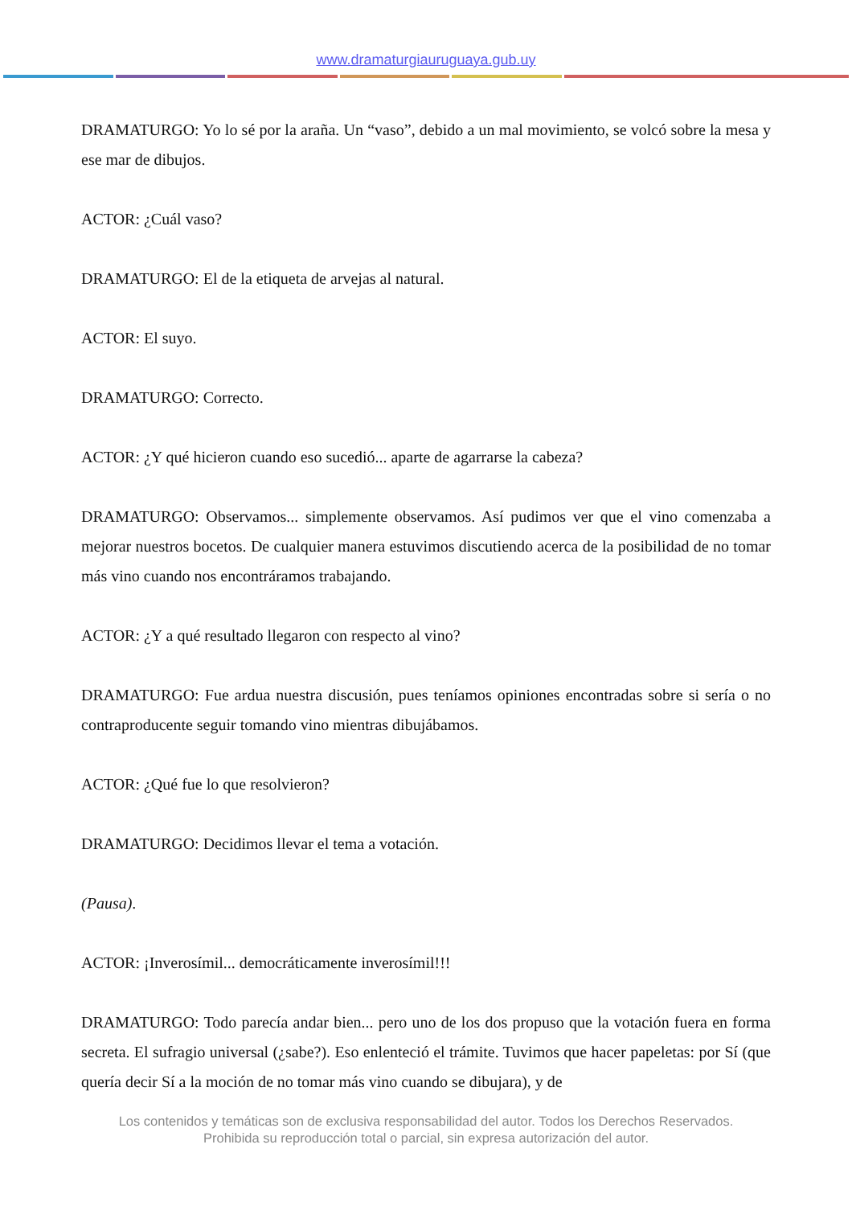www.dramaturgiauruguaya.gub.uy
DRAMATURGO: Yo lo sé por la araña. Un “vaso”, debido a un mal movimiento, se volcó sobre la mesa y ese mar de dibujos.
ACTOR: ¿Cuál vaso?
DRAMATURGO: El de la etiqueta de arvejas al natural.
ACTOR: El suyo.
DRAMATURGO: Correcto.
ACTOR: ¿Y qué hicieron cuando eso sucedió... aparte de agarrarse la cabeza?
DRAMATURGO: Observamos... simplemente observamos. Así pudimos ver que el vino comenzaba a mejorar nuestros bocetos. De cualquier manera estuvimos discutiendo acerca de la posibilidad de no tomar más vino cuando nos encontráramos trabajando.
ACTOR: ¿Y a qué resultado llegaron con respecto al vino?
DRAMATURGO: Fue ardua nuestra discusión, pues teníamos opiniones encontradas sobre si sería o no contraproducente seguir tomando vino mientras dibujábamos.
ACTOR: ¿Qué fue lo que resolvieron?
DRAMATURGO: Decidimos llevar el tema a votación.
(Pausa).
ACTOR: ¡Inverosímil... democráticamente inverosímil!!!
DRAMATURGO: Todo parecía andar bien... pero uno de los dos propuso que la votación fuera en forma secreta. El sufragio universal (¿sabe?). Eso enlenteció el trámite. Tuvimos que hacer papeletas: por Sí (que quería decir Sí a la moción de no tomar más vino cuando se dibujara), y de
Los contenidos y temáticas son de exclusiva responsabilidad del autor. Todos los Derechos Reservados.
Prohibida su reproducción total o parcial, sin expresa autorización del autor.